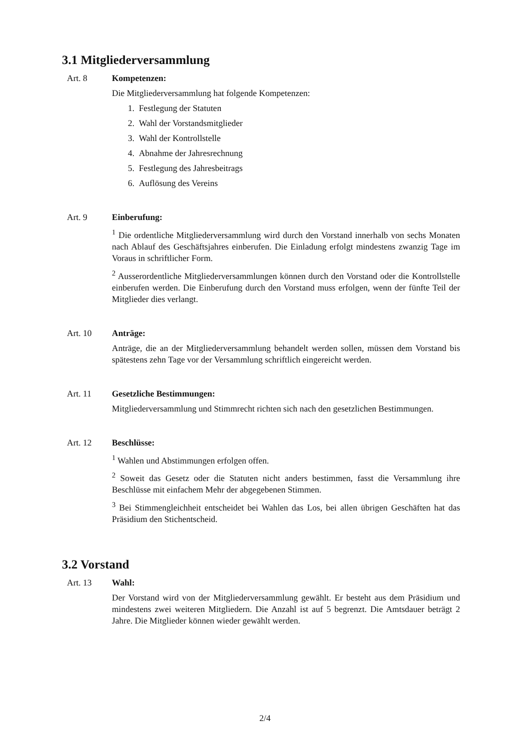3.1 Mitgliederversammlung
Art. 8 Kompetenzen:
Die Mitgliederversammlung hat folgende Kompetenzen:
1. Festlegung der Statuten
2. Wahl der Vorstandsmitglieder
3. Wahl der Kontrollstelle
4. Abnahme der Jahresrechnung
5. Festlegung des Jahresbeitrags
6. Auflösung des Vereins
Art. 9 Einberufung:
<sup>1</sup> Die ordentliche Mitgliederversammlung wird durch den Vorstand innerhalb von sechs Monaten nach Ablauf des Geschäftsjahres einberufen. Die Einladung erfolgt mindestens zwanzig Tage im Voraus in schriftlicher Form.
<sup>2</sup> Ausserordentliche Mitgliederversammlungen können durch den Vorstand oder die Kontrollstelle einberufen werden. Die Einberufung durch den Vorstand muss erfolgen, wenn der fünfte Teil der Mitglieder dies verlangt.
Art. 10 Anträge:
Anträge, die an der Mitgliederversammlung behandelt werden sollen, müssen dem Vorstand bis spätestens zehn Tage vor der Versammlung schriftlich eingereicht werden.
Art. 11 Gesetzliche Bestimmungen:
Mitgliederversammlung und Stimmrecht richten sich nach den gesetzlichen Bestimmungen.
Art. 12 Beschlüsse:
<sup>1</sup> Wahlen und Abstimmungen erfolgen offen.
<sup>2</sup> Soweit das Gesetz oder die Statuten nicht anders bestimmen, fasst die Versammlung ihre Beschlüsse mit einfachem Mehr der abgegebenen Stimmen.
<sup>3</sup> Bei Stimmengleichheit entscheidet bei Wahlen das Los, bei allen übrigen Geschäften hat das Präsidium den Stichentscheid.
3.2 Vorstand
Art. 13 Wahl:
Der Vorstand wird von der Mitgliederversammlung gewählt. Er besteht aus dem Präsidium und mindestens zwei weiteren Mitgliedern. Die Anzahl ist auf 5 begrenzt. Die Amtsdauer beträgt 2 Jahre. Die Mitglieder können wieder gewählt werden.
2/4